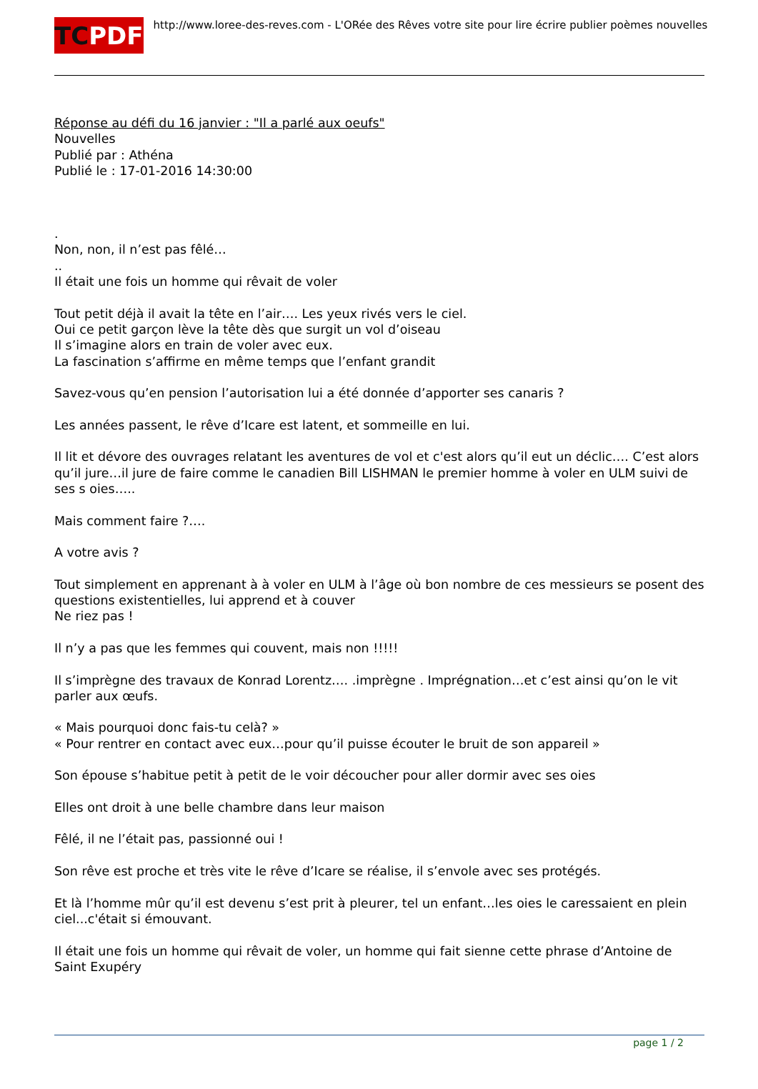TC PDF
http://www.loree-des-reves.com - L'ORée des Rêves votre site pour lire écrire publier poèmes nouvelles
Réponse au défi du 16 janvier : "Il a parlé aux oeufs"
Nouvelles
Publié par : Athéna
Publié le : 17-01-2016 14:30:00
.
Non, non, il n’est pas fêlé…
..
Il était une fois un homme qui rêvait de voler
Tout petit déjà il avait la tête en l’air…. Les yeux rivés vers le ciel.
Oui ce petit garçon lève la tête dès que surgit un vol d’oiseau
Il s’imagine alors en train de voler avec eux.
La fascination s’affirme en même temps que l’enfant grandit
Savez-vous qu’en pension l’autorisation lui a été donnée d’apporter ses canaris ?
Les années passent, le rêve d’Icare est latent, et sommeille en lui.
Il lit et dévore des ouvrages relatant les aventures de vol et c'est alors qu’il eut un déclic…. C’est alors qu’il jure…il jure de faire comme le canadien Bill LISHMAN le premier homme à voler en ULM suivi de ses s oies…..
Mais comment faire ?….
A votre avis ?
Tout simplement en apprenant à à voler en ULM à l’âge où bon nombre de ces messieurs se posent des questions existentielles, lui apprend et à couver
Ne riez pas !
Il n’y a pas que les femmes qui couvent, mais non !!!!!
Il s’imprègne des travaux de Konrad Lorentz…. .imprègne . Imprégnation…et c’est ainsi qu’on le vit parler aux œufs.
« Mais pourquoi donc fais-tu celà? »
« Pour rentrer en contact avec eux…pour qu’il puisse écouter le bruit de son appareil »
Son épouse s’habitue petit à petit de le voir découcher pour aller dormir avec ses oies
Elles ont droit à une belle chambre dans leur maison
Fêlé, il ne l’était pas, passionné oui !
Son rêve est proche et très vite le rêve d’Icare se réalise, il s’envole avec ses protégés.
Et là l’homme mûr qu’il est devenu s’est prit à pleurer, tel un enfant…les oies le caressaient en plein ciel...c'était si émouvant.
Il était une fois un homme qui rêvait de voler, un homme qui fait sienne cette phrase d’Antoine de Saint Exupéry
page 1 / 2